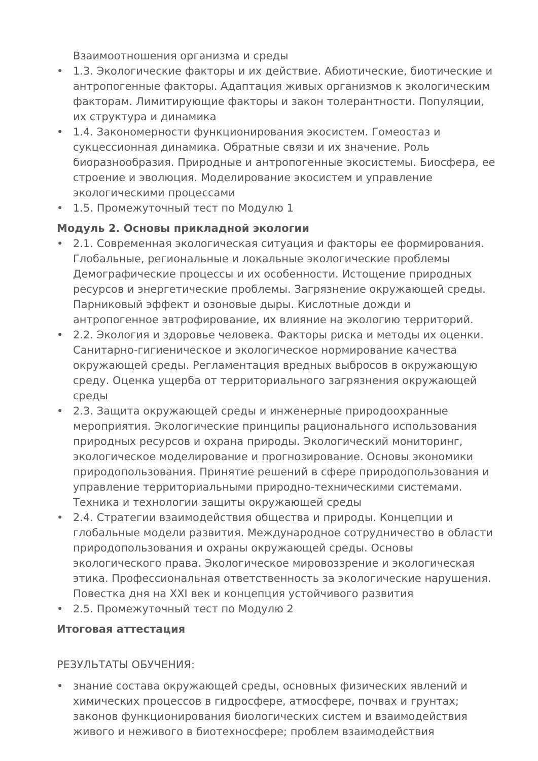Взаимоотношения организма и среды
• 1.3. Экологические факторы и их действие. Абиотические, биотические и антропогенные факторы. Адаптация живых организмов к экологическим факторам. Лимитирующие факторы и закон толерантности. Популяции, их структура и динамика
• 1.4. Закономерности функционирования экосистем. Гомеостаз и сукцессионная динамика. Обратные связи и их значение. Роль биоразнообразия. Природные и антропогенные экосистемы. Биосфера, ее строение и эволюция. Моделирование экосистем и управление экологическими процессами
• 1.5. Промежуточный тест по Модулю 1
Модуль 2. Основы прикладной экологии
• 2.1. Современная экологическая ситуация и факторы ее формирования. Глобальные, региональные и локальные экологические проблемы Демографические процессы и их особенности. Истощение природных ресурсов и энергетические проблемы. Загрязнение окружающей среды. Парниковый эффект и озоновые дыры. Кислотные дожди и антропогенное эвтрофирование, их влияние на экологию территорий.
• 2.2. Экология и здоровье человека. Факторы риска и методы их оценки. Санитарно-гигиеническое и экологическое нормирование качества окружающей среды. Регламентация вредных выбросов в окружающую среду. Оценка ущерба от территориального загрязнения окружающей среды
• 2.3. Защита окружающей среды и инженерные природоохранные мероприятия. Экологические принципы рационального использования природных ресурсов и охрана природы. Экологический мониторинг, экологическое моделирование и прогнозирование. Основы экономики природопользования. Принятие решений в сфере природопользования и управление территориальными природно-техническими системами. Техника и технологии защиты окружающей среды
• 2.4. Стратегии взаимодействия общества и природы. Концепции и глобальные модели развития. Международное сотрудничество в области природопользования и охраны окружающей среды. Основы экологического права. Экологическое мировоззрение и экологическая этика. Профессиональная ответственность за экологические нарушения. Повестка дня на XXI век и концепция устойчивого развития
• 2.5. Промежуточный тест по Модулю 2
Итоговая аттестация
РЕЗУЛЬТАТЫ ОБУЧЕНИЯ:
• знание состава окружающей среды, основных физических явлений и химических процессов в гидросфере, атмосфере, почвах и грунтах; законов функционирования биологических систем и взаимодействия живого и неживого в биотехносфере; проблем взаимодействия